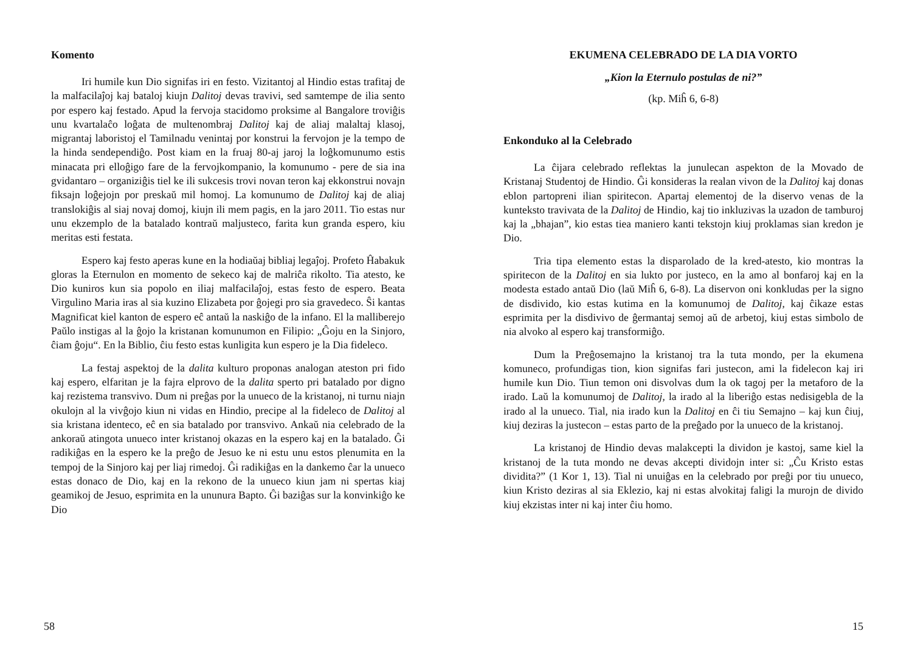Komento
Iri humile kun Dio signifas iri en festo. Vizitantoj al Hindio estas trafitaj de la malfacilaĵoj kaj bataloj kiujn Dalitoj devas travivi, sed samtempe de ilia sento por espero kaj festado. Apud la fervoja stacidomo proksime al Bangalore troviĝis unu kvartalaĉo loĝata de multenombraj Dalitoj kaj de aliaj malaltaj klasoj, migrantaj laboristoj el Tamilnadu venintaj por konstrui la fervojon je la tempo de la hinda sendependiĝo. Post kiam en la fruaj 80-aj jaroj la loĝkomunumo estis minacata pri elloĝigo fare de la fervojkompanio, la komunumo - pere de sia ina gvidantaro – organiziĝis tiel ke ili sukcesis trovi novan teron kaj ekkonstrui novajn fiksajn loĝejojn por preskaŭ mil homoj. La komunumo de Dalitoj kaj de aliaj translokiĝis al siaj novaj domoj, kiujn ili mem pagis, en la jaro 2011. Tio estas nur unu ekzemplo de la batalado kontraŭ maljusteco, farita kun granda espero, kiu meritas esti festata.
Espero kaj festo aperas kune en la hodiaŭaj bibliaj legaĵoj. Profeto Ĥabakuk gloras la Eternulon en momento de sekeco kaj de malriĉa rikolto. Tia atesto, ke Dio kuniros kun sia popolo en iliaj malfacilaĵoj, estas festo de espero. Beata Virgulino Maria iras al sia kuzino Elizabeta por ĝojegi pro sia gravedeco. Ŝi kantas Magnificat kiel kanton de espero eĉ antaŭ la naskiĝo de la infano. El la malliberejo Paŭlo instigas al la ĝojo la kristanan komunumon en Filipio: „Ĝoju en la Sinjoro, ĉiam ĝoju“. En la Biblio, ĉiu festo estas kunligita kun espero je la Dia fideleco.
La festaj aspektoj de la dalita kulturo proponas analogan ateston pri fido kaj espero, elfaritan je la fajra elprovo de la dalita sperto pri batalado por digno kaj rezistema transvivo. Dum ni preĝas por la unueco de la kristanoj, ni turnu niajn okulojn al la vivĝojo kiun ni vidas en Hindio, precipe al la fideleco de Dalitoj al sia kristana identeco, eĉ en sia batalado por transvivo. Ankaŭ nia celebrado de la ankoraŭ atingota unueco inter kristanoj okazas en la espero kaj en la batalado. Ĝi radikiĝas en la espero ke la preĝo de Jesuo ke ni estu unu estos plenumita en la tempoj de la Sinjoro kaj per liaj rimedoj. Ĝi radikiĝas en la dankemo ĉar la unueco estas donaco de Dio, kaj en la rekono de la unueco kiun jam ni spertas kiaj geamikoj de Jesuo, esprimita en la ununura Bapto. Ĝi baziĝas sur la konvinkiĝo ke Dio
58
EKUMENA CELEBRADO DE LA DIA VORTO
„Kion la Eternulo postulas de ni?”
(kp. Miĥ 6, 6-8)
Enkonduko al la Celebrado
La ĉijara celebrado reflektas la junulecan aspekton de la Movado de Kristanaj Studentoj de Hindio. Ĝi konsideras la realan vivon de la Dalitoj kaj donas eblon partopreni ilian spiritecon. Apartaj elementoj de la diservo venas de la kunteksto travivata de la Dalitoj de Hindio, kaj tio inkluzivas la uzadon de tamburoj kaj la „bhajan”, kio estas tiea maniero kanti tekstojn kiuj proklamas sian kredon je Dio.
Tria tipa elemento estas la disparolado de la kred-atesto, kio montras la spiritecon de la Dalitoj en sia lukto por justeco, en la amo al bonfaroj kaj en la modesta estado antaŭ Dio (laŭ Miĥ 6, 6-8). La diservon oni konkludas per la signo de disdivido, kio estas kutima en la komunumoj de Dalitoj, kaj ĉikaze estas esprimita per la disdivivo de ĝermantaj semoj aŭ de arbetoj, kiuj estas simbolo de nia alvoko al espero kaj transformiĝo.
Dum la Preĝosemajno la kristanoj tra la tuta mondo, per la ekumena komuneco, profundigas tion, kion signifas fari justecon, ami la fidelecon kaj iri humile kun Dio. Tiun temon oni disvolvas dum la ok tagoj per la metaforo de la irado. Laŭ la komunumoj de Dalitoj, la irado al la liberiĝo estas nedisigebla de la irado al la unueco. Tial, nia irado kun la Dalitoj en ĉi tiu Semajno – kaj kun ĉiuj, kiuj deziras la justecon – estas parto de la preĝado por la unueco de la kristanoj.
La kristanoj de Hindio devas malakcepti la dividon je kastoj, same kiel la kristanoj de la tuta mondo ne devas akcepti dividojn inter si: „Ĉu Kristo estas dividita?” (1 Kor 1, 13). Tial ni unuiĝas en la celebrado por preĝi por tiu unueco, kiun Kristo deziras al sia Eklezio, kaj ni estas alvokitaj faligi la murojn de divido kiuj ekzistas inter ni kaj inter ĉiu homo.
15